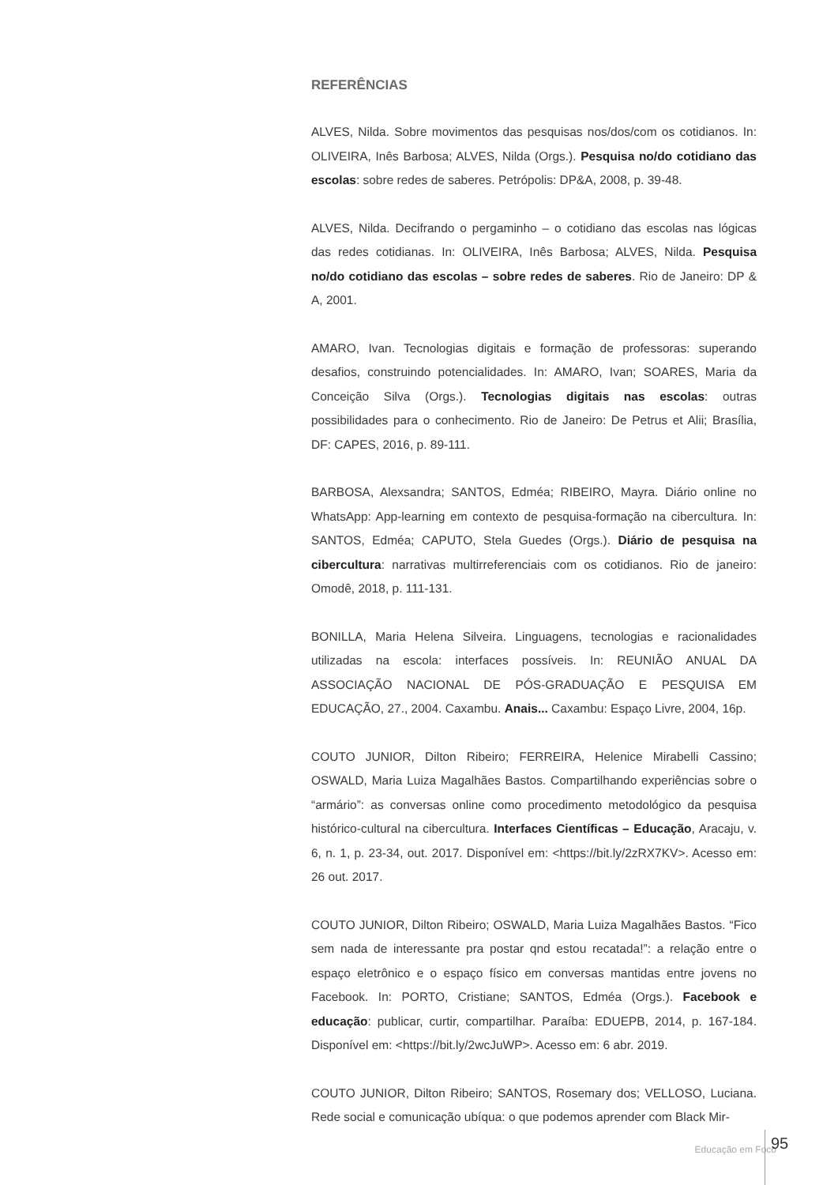REFERÊNCIAS
ALVES, Nilda. Sobre movimentos das pesquisas nos/dos/com os cotidianos. In: OLIVEIRA, Inês Barbosa; ALVES, Nilda (Orgs.). Pesquisa no/do cotidiano das escolas: sobre redes de saberes. Petrópolis: DP&A, 2008, p. 39-48.
ALVES, Nilda. Decifrando o pergaminho – o cotidiano das escolas nas lógicas das redes cotidianas. In: OLIVEIRA, Inês Barbosa; ALVES, Nilda. Pesquisa no/do cotidiano das escolas – sobre redes de saberes. Rio de Janeiro: DP & A, 2001.
AMARO, Ivan. Tecnologias digitais e formação de professoras: superando desafios, construindo potencialidades. In: AMARO, Ivan; SOARES, Maria da Conceição Silva (Orgs.). Tecnologias digitais nas escolas: outras possibilidades para o conhecimento. Rio de Janeiro: De Petrus et Alii; Brasília, DF: CAPES, 2016, p. 89-111.
BARBOSA, Alexsandra; SANTOS, Edméa; RIBEIRO, Mayra. Diário online no WhatsApp: App-learning em contexto de pesquisa-formação na cibercultura. In: SANTOS, Edméa; CAPUTO, Stela Guedes (Orgs.). Diário de pesquisa na cibercultura: narrativas multirreferenciais com os cotidianos. Rio de janeiro: Omodê, 2018, p. 111-131.
BONILLA, Maria Helena Silveira. Linguagens, tecnologias e racionalidades utilizadas na escola: interfaces possíveis. In: REUNIÃO ANUAL DA ASSOCIAÇÃO NACIONAL DE PÓS-GRADUAÇÃO E PESQUISA EM EDUCAÇÃO, 27., 2004. Caxambu. Anais... Caxambu: Espaço Livre, 2004, 16p.
COUTO JUNIOR, Dilton Ribeiro; FERREIRA, Helenice Mirabelli Cassino; OSWALD, Maria Luiza Magalhães Bastos. Compartilhando experiências sobre o “armário”: as conversas online como procedimento metodológico da pesquisa histórico-cultural na cibercultura. Interfaces Científicas – Educação, Aracaju, v. 6, n. 1, p. 23-34, out. 2017. Disponível em: <https://bit.ly/2zRX7KV>. Acesso em: 26 out. 2017.
COUTO JUNIOR, Dilton Ribeiro; OSWALD, Maria Luiza Magalhães Bastos. “Fico sem nada de interessante pra postar qnd estou recatada!”: a relação entre o espaço eletrônico e o espaço físico em conversas mantidas entre jovens no Facebook. In: PORTO, Cristiane; SANTOS, Edméa (Orgs.). Facebook e educação: publicar, curtir, compartilhar. Paraíba: EDUEPB, 2014, p. 167-184. Disponível em: <https://bit.ly/2wcJuWP>. Acesso em: 6 abr. 2019.
COUTO JUNIOR, Dilton Ribeiro; SANTOS, Rosemary dos; VELLOSO, Luciana. Rede social e comunicação ubíqua: o que podemos aprender com Black Mir-
Educação em Foco 95